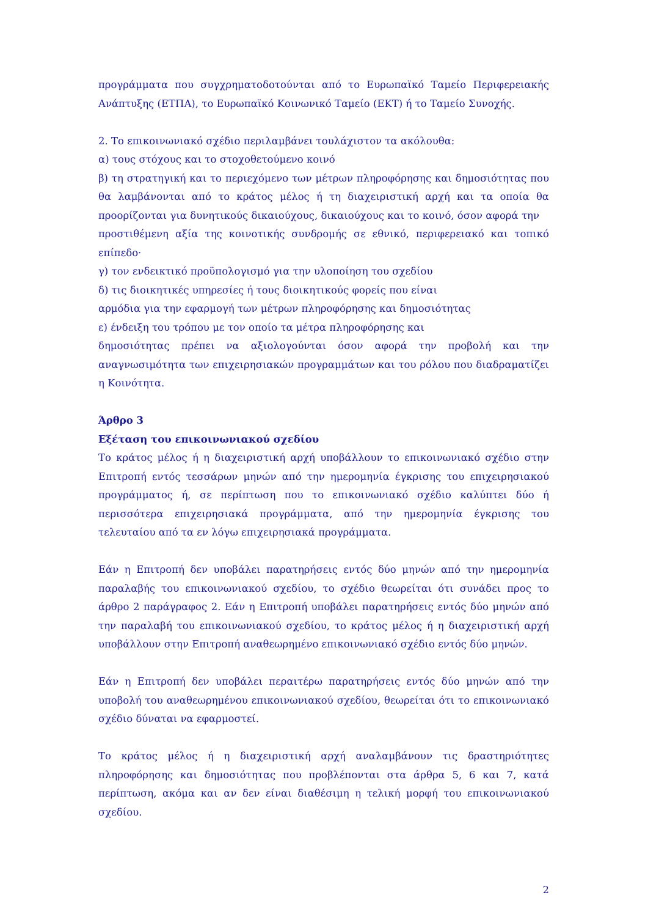προγράμματα που συγχρηματοδοτούνται από το Ευρωπαϊκό Ταμείο Περιφερειακής Ανάπτυξης (ΕΤΠΑ), το Ευρωπαϊκό Κοινωνικό Ταμείο (ΕΚΤ) ή το Ταμείο Συνοχής.
2. Το επικοινωνιακό σχέδιο περιλαμβάνει τουλάχιστον τα ακόλουθα:
α) τους στόχους και το στοχοθετούμενο κοινό
β) τη στρατηγική και το περιεχόμενο των μέτρων πληροφόρησης και δημοσιότητας που θα λαμβάνονται από το κράτος μέλος ή τη διαχειριστική αρχή και τα οποία θα προορίζονται για δυνητικούς δικαιούχους, δικαιούχους και το κοινό, όσον αφορά την
προστιθέμενη αξία της κοινοτικής συνδρομής σε εθνικό, περιφερειακό και τοπικό επίπεδο·
γ) τον ενδεικτικό προϋπολογισμό για την υλοποίηση του σχεδίου
δ) τις διοικητικές υπηρεσίες ή τους διοικητικούς φορείς που είναι
αρμόδια για την εφαρμογή των μέτρων πληροφόρησης και δημοσιότητας
ε) ένδειξη του τρόπου με τον οποίο τα μέτρα πληροφόρησης και
δημοσιότητας πρέπει να αξιολογούνται όσον αφορά την προβολή και την αναγνωσιμότητα των επιχειρησιακών προγραμμάτων και του ρόλου που διαδραματίζει η Κοινότητα.
Άρθρο 3
Εξέταση του επικοινωνιακού σχεδίου
Το κράτος μέλος ή η διαχειριστική αρχή υποβάλλουν το επικοινωνιακό σχέδιο στην Επιτροπή εντός τεσσάρων μηνών από την ημερομηνία έγκρισης του επιχειρησιακού προγράμματος ή, σε περίπτωση που το επικοινωνιακό σχέδιο καλύπτει δύο ή περισσότερα επιχειρησιακά προγράμματα, από την ημερομηνία έγκρισης του τελευταίου από τα εν λόγω επιχειρησιακά προγράμματα.
Εάν η Επιτροπή δεν υποβάλει παρατηρήσεις εντός δύο μηνών από την ημερομηνία παραλαβής του επικοινωνιακού σχεδίου, το σχέδιο θεωρείται ότι συνάδει προς το άρθρο 2 παράγραφος 2. Εάν η Επιτροπή υποβάλει παρατηρήσεις εντός δύο μηνών από την παραλαβή του επικοινωνιακού σχεδίου, το κράτος μέλος ή η διαχειριστική αρχή υποβάλλουν στην Επιτροπή αναθεωρημένο επικοινωνιακό σχέδιο εντός δύο μηνών.
Εάν η Επιτροπή δεν υποβάλει περαιτέρω παρατηρήσεις εντός δύο μηνών από την υποβολή του αναθεωρημένου επικοινωνιακού σχεδίου, θεωρείται ότι το επικοινωνιακό σχέδιο δύναται να εφαρμοστεί.
Το κράτος μέλος ή η διαχειριστική αρχή αναλαμβάνουν τις δραστηριότητες πληροφόρησης και δημοσιότητας που προβλέπονται στα άρθρα 5, 6 και 7, κατά περίπτωση, ακόμα και αν δεν είναι διαθέσιμη η τελική μορφή του επικοινωνιακού σχεδίου.
2